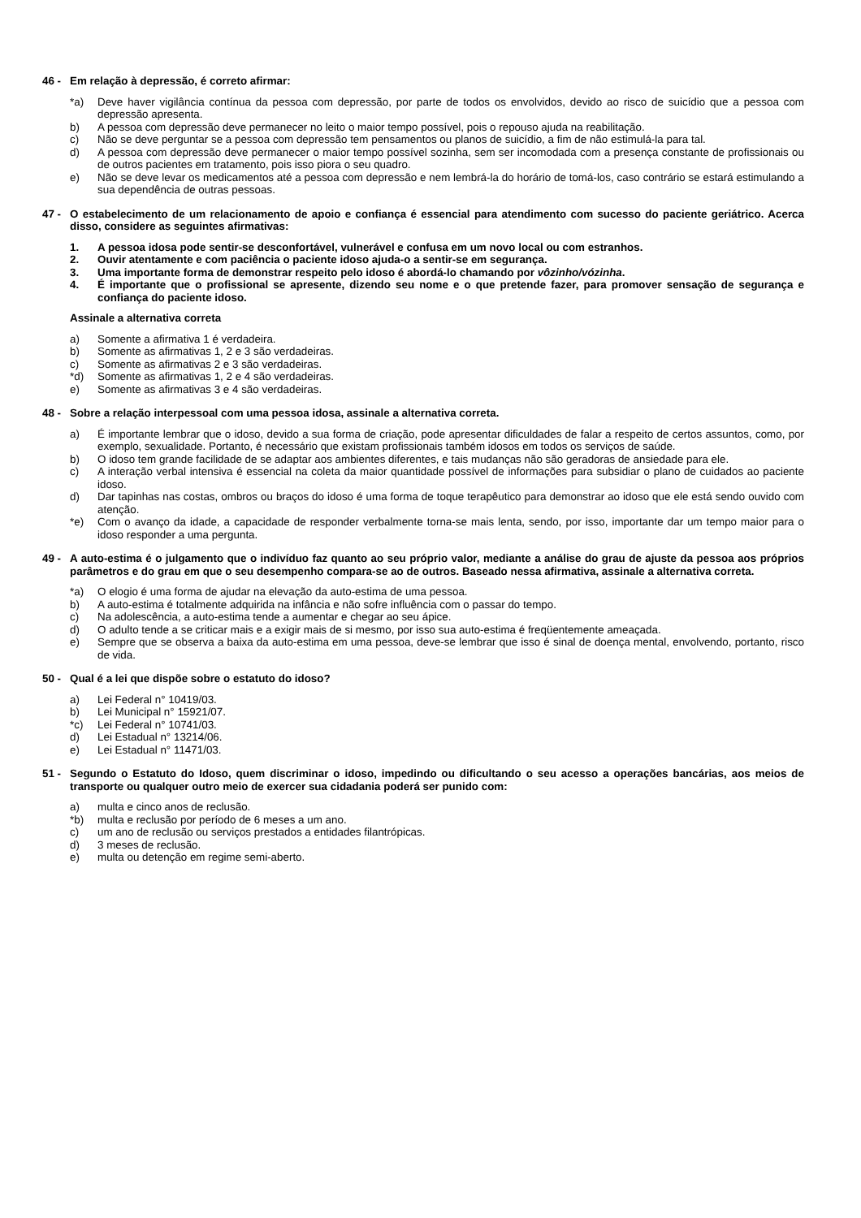46 - Em relação à depressão, é correto afirmar:
*a) Deve haver vigilância contínua da pessoa com depressão, por parte de todos os envolvidos, devido ao risco de suicídio que a pessoa com depressão apresenta.
b) A pessoa com depressão deve permanecer no leito o maior tempo possível, pois o repouso ajuda na reabilitação.
c) Não se deve perguntar se a pessoa com depressão tem pensamentos ou planos de suicídio, a fim de não estimulá-la para tal.
d) A pessoa com depressão deve permanecer o maior tempo possível sozinha, sem ser incomodada com a presença constante de profissionais ou de outros pacientes em tratamento, pois isso piora o seu quadro.
e) Não se deve levar os medicamentos até a pessoa com depressão e nem lembrá-la do horário de tomá-los, caso contrário se estará estimulando a sua dependência de outras pessoas.
47 - O estabelecimento de um relacionamento de apoio e confiança é essencial para atendimento com sucesso do paciente geriátrico. Acerca disso, considere as seguintes afirmativas:
1. A pessoa idosa pode sentir-se desconfortável, vulnerável e confusa em um novo local ou com estranhos.
2. Ouvir atentamente e com paciência o paciente idoso ajuda-o a sentir-se em segurança.
3. Uma importante forma de demonstrar respeito pelo idoso é abordá-lo chamando por vôzinho/vózinha.
4. É importante que o profissional se apresente, dizendo seu nome e o que pretende fazer, para promover sensação de segurança e confiança do paciente idoso.
Assinale a alternativa correta
a) Somente a afirmativa 1 é verdadeira.
b) Somente as afirmativas 1, 2 e 3 são verdadeiras.
c) Somente as afirmativas 2 e 3 são verdadeiras.
*d) Somente as afirmativas 1, 2 e 4 são verdadeiras.
e) Somente as afirmativas 3 e 4 são verdadeiras.
48 - Sobre a relação interpessoal com uma pessoa idosa, assinale a alternativa correta.
a) É importante lembrar que o idoso, devido a sua forma de criação, pode apresentar dificuldades de falar a respeito de certos assuntos, como, por exemplo, sexualidade. Portanto, é necessário que existam profissionais também idosos em todos os serviços de saúde.
b) O idoso tem grande facilidade de se adaptar aos ambientes diferentes, e tais mudanças não são geradoras de ansiedade para ele.
c) A interação verbal intensiva é essencial na coleta da maior quantidade possível de informações para subsidiar o plano de cuidados ao paciente idoso.
d) Dar tapinhas nas costas, ombros ou braços do idoso é uma forma de toque terapêutico para demonstrar ao idoso que ele está sendo ouvido com atenção.
*e) Com o avanço da idade, a capacidade de responder verbalmente torna-se mais lenta, sendo, por isso, importante dar um tempo maior para o idoso responder a uma pergunta.
49 - A auto-estima é o julgamento que o indivíduo faz quanto ao seu próprio valor, mediante a análise do grau de ajuste da pessoa aos próprios parâmetros e do grau em que o seu desempenho compara-se ao de outros. Baseado nessa afirmativa, assinale a alternativa correta.
*a) O elogio é uma forma de ajudar na elevação da auto-estima de uma pessoa.
b) A auto-estima é totalmente adquirida na infância e não sofre influência com o passar do tempo.
c) Na adolescência, a auto-estima tende a aumentar e chegar ao seu ápice.
d) O adulto tende a se criticar mais e a exigir mais de si mesmo, por isso sua auto-estima é freqüentemente ameaçada.
e) Sempre que se observa a baixa da auto-estima em uma pessoa, deve-se lembrar que isso é sinal de doença mental, envolvendo, portanto, risco de vida.
50 - Qual é a lei que dispõe sobre o estatuto do idoso?
a) Lei Federal n° 10419/03.
b) Lei Municipal n° 15921/07.
*c) Lei Federal n° 10741/03.
d) Lei Estadual n° 13214/06.
e) Lei Estadual n° 11471/03.
51 - Segundo o Estatuto do Idoso, quem discriminar o idoso, impedindo ou dificultando o seu acesso a operações bancárias, aos meios de transporte ou qualquer outro meio de exercer sua cidadania poderá ser punido com:
a) multa e cinco anos de reclusão.
*b) multa e reclusão por período de 6 meses a um ano.
c) um ano de reclusão ou serviços prestados a entidades filantrópicas.
d) 3 meses de reclusão.
e) multa ou detenção em regime semi-aberto.